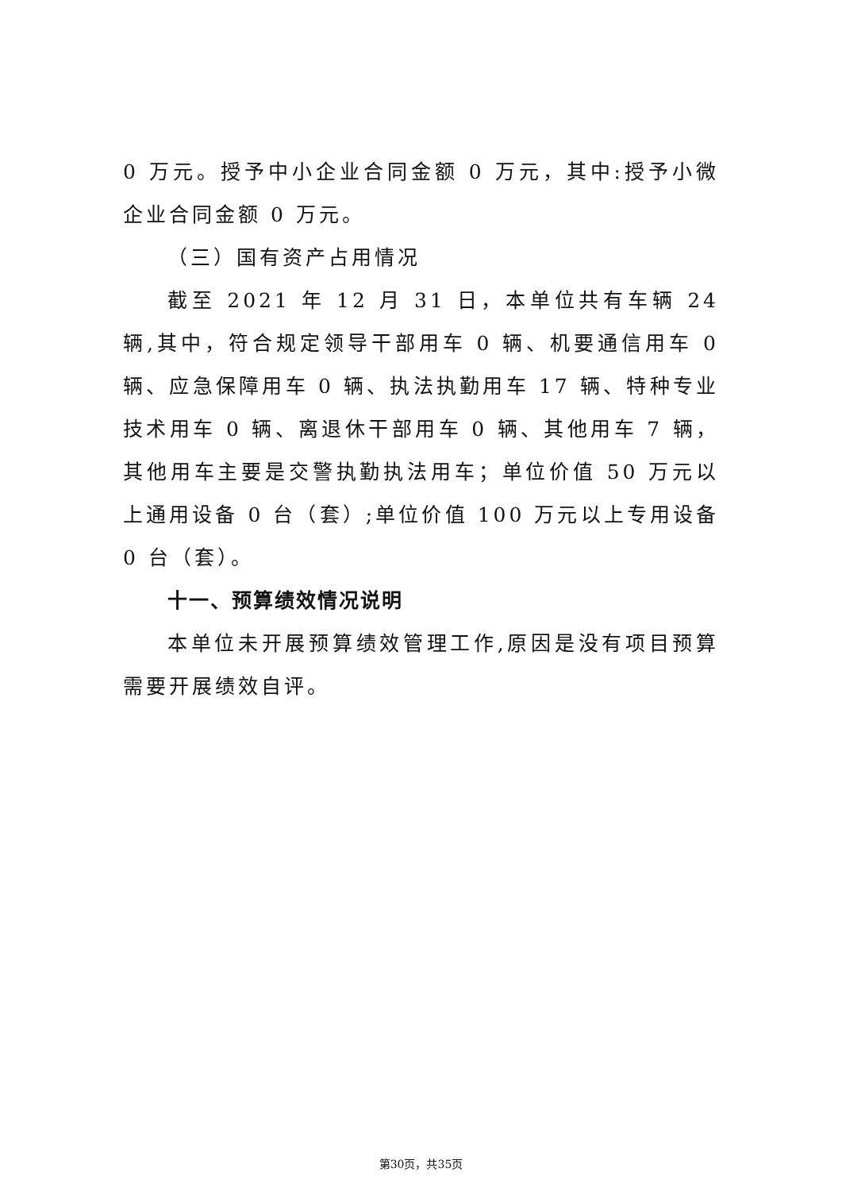0 万元。授予中小企业合同金额 0 万元，其中:授予小微企业合同金额 0 万元。
（三）国有资产占用情况
截至 2021 年 12 月 31 日，本单位共有车辆 24 辆,其中，符合规定领导干部用车 0 辆、机要通信用车 0 辆、应急保障用车 0 辆、执法执勤用车 17 辆、特种专业技术用车 0 辆、离退休干部用车 0 辆、其他用车 7 辆，其他用车主要是交警执勤执法用车；单位价值 50 万元以上通用设备 0 台（套）;单位价值 100 万元以上专用设备 0 台（套）。
十一、预算绩效情况说明
本单位未开展预算绩效管理工作,原因是没有项目预算需要开展绩效自评。
第30页，共35页